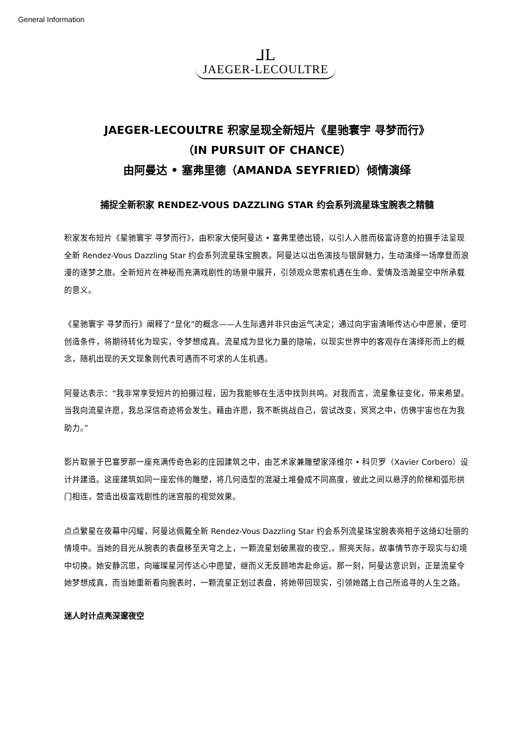General Information
⅃L
JAEGER-LECOULTRE
JAEGER-LECOULTRE 积家呈现全新短片《星驰寰宇 寻梦而行》
（IN PURSUIT OF CHANCE）
由阿曼达 • 塞弗里德（AMANDA SEYFRIED）倾情演绎
捕捉全新积家 RENDEZ-VOUS DAZZLING STAR 约会系列流星珠宝腕表之精髓
积家发布短片《星驰寰宇 寻梦而行》，由积家大使阿曼达 • 塞弗里德出镜，以引人入胜而极富诗意的拍摄手法呈现全新 Rendez-Vous Dazzling Star 约会系列流星珠宝腕表。阿曼达以出色演技与银屏魅力，生动演绎一场摩登而浪漫的逐梦之旅。全新短片在神秘而充满戏剧性的场景中展开，引领观众思索机遇在生命、爱情及浩瀚星空中所承载的意义。
《星驰寰宇 寻梦而行》阐释了“显化”的概念——人生际遇并非只由运气决定；通过向宇宙清晰传达心中愿景，便可创造条件，将期待转化为现实，令梦想成真。流星成为显化力量的隐喻，以现实世界中的客观存在演绎形而上的概念，随机出现的天文现象则代表可遇而不可求的人生机遇。
阿曼达表示：“我非常享受短片的拍摄过程，因为我能够在生活中找到共鸣。对我而言，流星象征变化，带来希望。当我向流星许愿，我总深信奇迹将会发生。藉由许愿，我不断挑战自己，尝试改变，冥冥之中，仿佛宇宙也在为我助力。”
影片取景于巴塞罗那一座充满传奇色彩的庄园建筑之中，由艺术家兼雕塑家泽维尔 • 科贝罗（Xavier Corbero）设计并建造。这座建筑如同一座宏伟的雕塑，将几何造型的混凝土堆叠成不同高度，彼此之间以悬浮的阶梯和弧形拱门相连，营造出极富戏剧性的迷宫般的视觉效果。
点点繁星在夜幕中闪耀，阿曼达佩戴全新 Rendez-Vous Dazzling Star 约会系列流星珠宝腕表亮相于这绮幻壮丽的情境中。当她的目光从腕表的表盘移至天穹之上，一颗流星划破黑寂的夜空,，照亮天际，故事情节亦于现实与幻境中切换。她安静沉思，向璀璨星河传达心中愿望，继而义无反顾地奔赴命运。那一刻，阿曼达意识到，正是流星令她梦想成真，而当她重新看向腕表时，一颗流星正划过表盘，将她带回现实，引领她踏上自己所追寻的人生之路。
迷人时计点亮深邃夜空